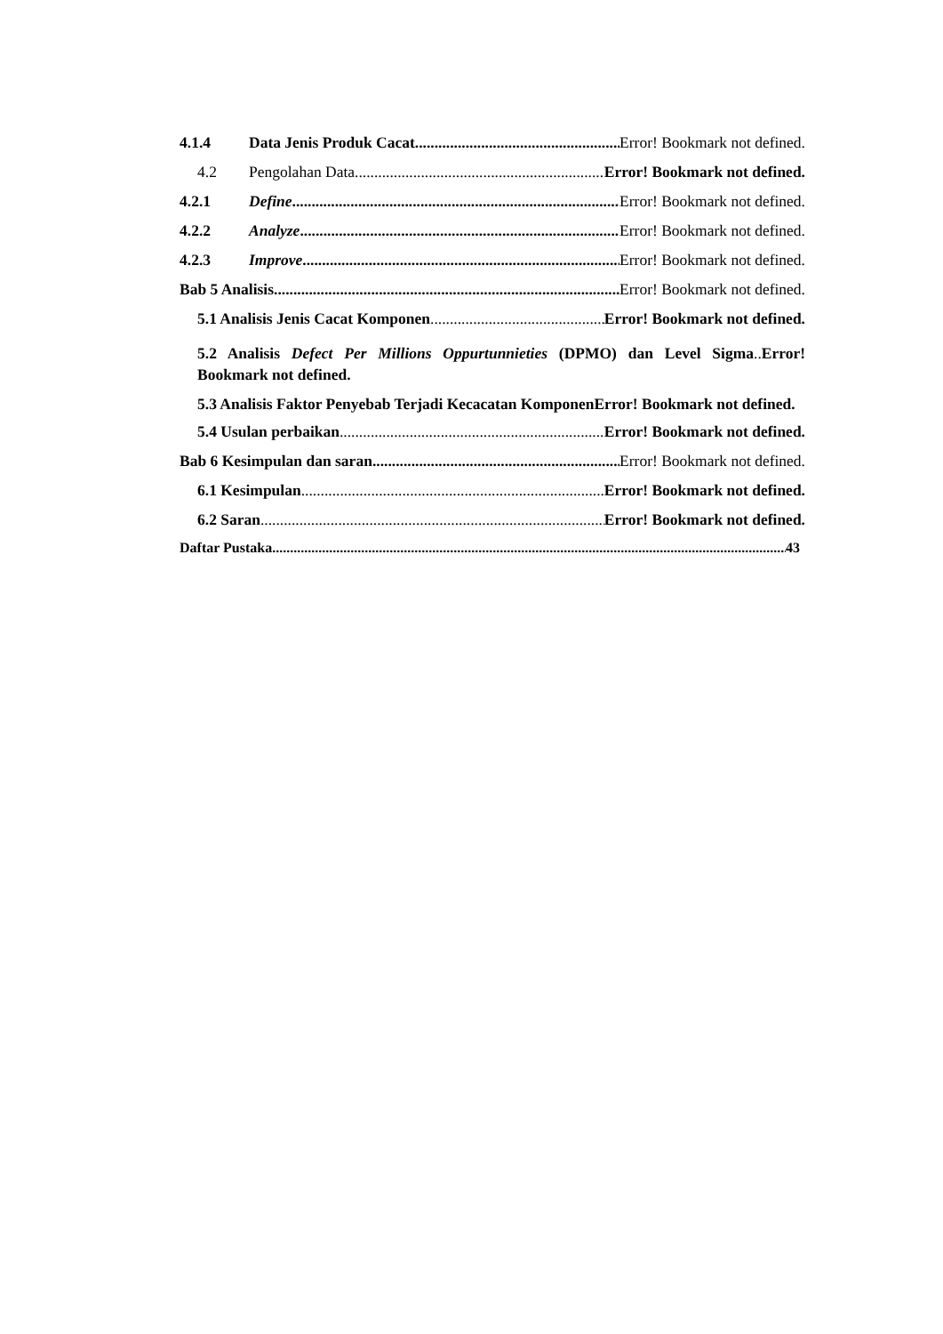4.1.4 Data Jenis Produk Cacat Error! Bookmark not defined.
4.2 Pengolahan Data Error! Bookmark not defined.
4.2.1 Define Error! Bookmark not defined.
4.2.2 Analyze Error! Bookmark not defined.
4.2.3 Improve Error! Bookmark not defined.
Bab 5 Analisis Error! Bookmark not defined.
5.1 Analisis Jenis Cacat Komponen Error! Bookmark not defined.
5.2 Analisis Defect Per Millions Oppurtunnieties (DPMO) dan Level Sigma..Error! Bookmark not defined.
5.3 Analisis Faktor Penyebab Terjadi Kecacatan KomponenError! Bookmark not defined.
5.4 Usulan perbaikan Error! Bookmark not defined.
Bab 6 Kesimpulan dan saran Error! Bookmark not defined.
6.1 Kesimpulan Error! Bookmark not defined.
6.2 Saran Error! Bookmark not defined.
Daftar Pustaka 43